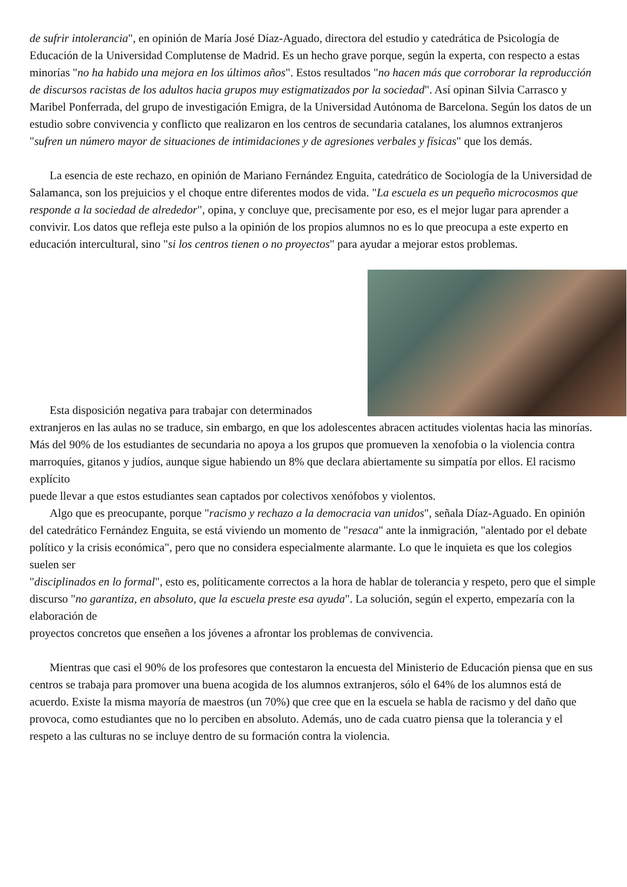de sufrir intolerancia", en opinión de María José Díaz-Aguado, directora del estudio y catedrática de Psicología de Educación de la Universidad Complutense de Madrid. Es un hecho grave porque, según la experta, con respecto a estas minorías "no ha habido una mejora en los últimos años". Estos resultados "no hacen más que corroborar la reproducción de discursos racistas de los adultos hacia grupos muy estigmatizados por la sociedad". Así opinan Silvia Carrasco y Maribel Ponferrada, del grupo de investigación Emigra, de la Universidad Autónoma de Barcelona. Según los datos de un estudio sobre convivencia y conflicto que realizaron en los centros de secundaria catalanes, los alumnos extranjeros "sufren un número mayor de situaciones de intimidaciones y de agresiones verbales y físicas" que los demás.
La esencia de este rechazo, en opinión de Mariano Fernández Enguita, catedrático de Sociología de la Universidad de Salamanca, son los prejuicios y el choque entre diferentes modos de vida. "La escuela es un pequeño microcosmos que responde a la sociedad de alrededor", opina, y concluye que, precisamente por eso, es el mejor lugar para aprender a convivir. Los datos que refleja este pulso a la opinión de los propios alumnos no es lo que preocupa a este experto en educación intercultural, sino "si los centros tienen o no proyectos" para ayudar a mejorar estos problemas.
Esta disposición negativa para trabajar con determinados extranjeros en las aulas no se traduce, sin embargo, en que los adolescentes abracen actitudes violentas hacia las minorías. Más del 90% de los estudiantes de secundaria no apoya a los grupos que promueven la xenofobia o la violencia contra marroquíes, gitanos y judíos, aunque sigue habiendo un 8% que declara abiertamente su simpatía por ellos. El racismo explícito
puede llevar a que estos estudiantes sean captados por colectivos xenófobos y violentos.
Algo que es preocupante, porque "racismo y rechazo a la democracia van unidos", señala Díaz-Aguado. En opinión del catedrático Fernández Enguita, se está viviendo un momento de "resaca" ante la inmigración, "alentado por el debate político y la crisis económica", pero que no considera especialmente alarmante. Lo que le inquieta es que los colegios suelen ser
"disciplinados en lo formal", esto es, políticamente correctos a la hora de hablar de tolerancia y respeto, pero que el simple discurso "no garantiza, en absoluto, que la escuela preste esa ayuda". La solución, según el experto, empezaría con la elaboración de
proyectos concretos que enseñen a los jóvenes a afrontar los problemas de convivencia.
Mientras que casi el 90% de los profesores que contestaron la encuesta del Ministerio de Educación piensa que en sus centros se trabaja para promover una buena acogida de los alumnos extranjeros, sólo el 64% de los alumnos está de acuerdo. Existe la misma mayoría de maestros (un 70%) que cree que en la escuela se habla de racismo y del daño que provoca, como estudiantes que no lo perciben en absoluto. Además, uno de cada cuatro piensa que la tolerancia y el respeto a las culturas no se incluye dentro de su formación contra la violencia.